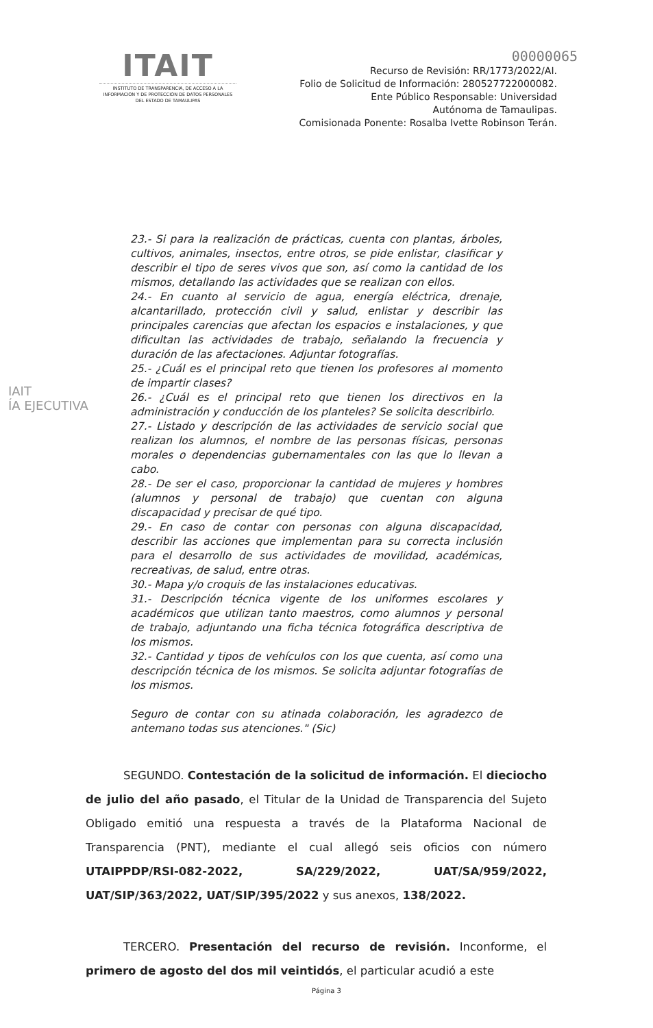ITAIT
INSTITUTO DE TRANSPARENCIA, DE ACCESO A LA INFORMACIÓN Y DE PROTECCIÓN DE DATOS PERSONALES DEL ESTADO DE TAMAULIPAS
00000065
Recurso de Revisión: RR/1773/2022/AI.
Folio de Solicitud de Información: 280527722000082.
Ente Público Responsable: Universidad
Autónoma de Tamaulipas.
Comisionada Ponente: Rosalba Ivette Robinson Terán.
IAIT
ÍA EJECUTIVA
23.- Si para la realización de prácticas, cuenta con plantas, árboles, cultivos, animales, insectos, entre otros, se pide enlistar, clasificar y describir el tipo de seres vivos que son, así como la cantidad de los mismos, detallando las actividades que se realizan con ellos.
24.- En cuanto al servicio de agua, energía eléctrica, drenaje, alcantarillado, protección civil y salud, enlistar y describir las principales carencias que afectan los espacios e instalaciones, y que dificultan las actividades de trabajo, señalando la frecuencia y duración de las afectaciones. Adjuntar fotografías.
25.- ¿Cuál es el principal reto que tienen los profesores al momento de impartir clases?
26.- ¿Cuál es el principal reto que tienen los directivos en la administración y conducción de los planteles? Se solicita describirlo.
27.- Listado y descripción de las actividades de servicio social que realizan los alumnos, el nombre de las personas físicas, personas morales o dependencias gubernamentales con las que lo llevan a cabo.
28.- De ser el caso, proporcionar la cantidad de mujeres y hombres (alumnos y personal de trabajo) que cuentan con alguna discapacidad y precisar de qué tipo.
29.- En caso de contar con personas con alguna discapacidad, describir las acciones que implementan para su correcta inclusión para el desarrollo de sus actividades de movilidad, académicas, recreativas, de salud, entre otras.
30.- Mapa y/o croquis de las instalaciones educativas.
31.- Descripción técnica vigente de los uniformes escolares y académicos que utilizan tanto maestros, como alumnos y personal de trabajo, adjuntando una ficha técnica fotográfica descriptiva de los mismos.
32.- Cantidad y tipos de vehículos con los que cuenta, así como una descripción técnica de los mismos. Se solicita adjuntar fotografías de los mismos.
Seguro de contar con su atinada colaboración, les agradezco de antemano todas sus atenciones." (Sic)
SEGUNDO. Contestación de la solicitud de información. El dieciocho de julio del año pasado, el Titular de la Unidad de Transparencia del Sujeto Obligado emitió una respuesta a través de la Plataforma Nacional de Transparencia (PNT), mediante el cual allegó seis oficios con número UTAIPPDP/RSI-082-2022, SA/229/2022, UAT/SA/959/2022, UAT/SIP/363/2022, UAT/SIP/395/2022 y sus anexos, 138/2022.
TERCERO. Presentación del recurso de revisión. Inconforme, el primero de agosto del dos mil veintidós, el particular acudió a este
Página 3